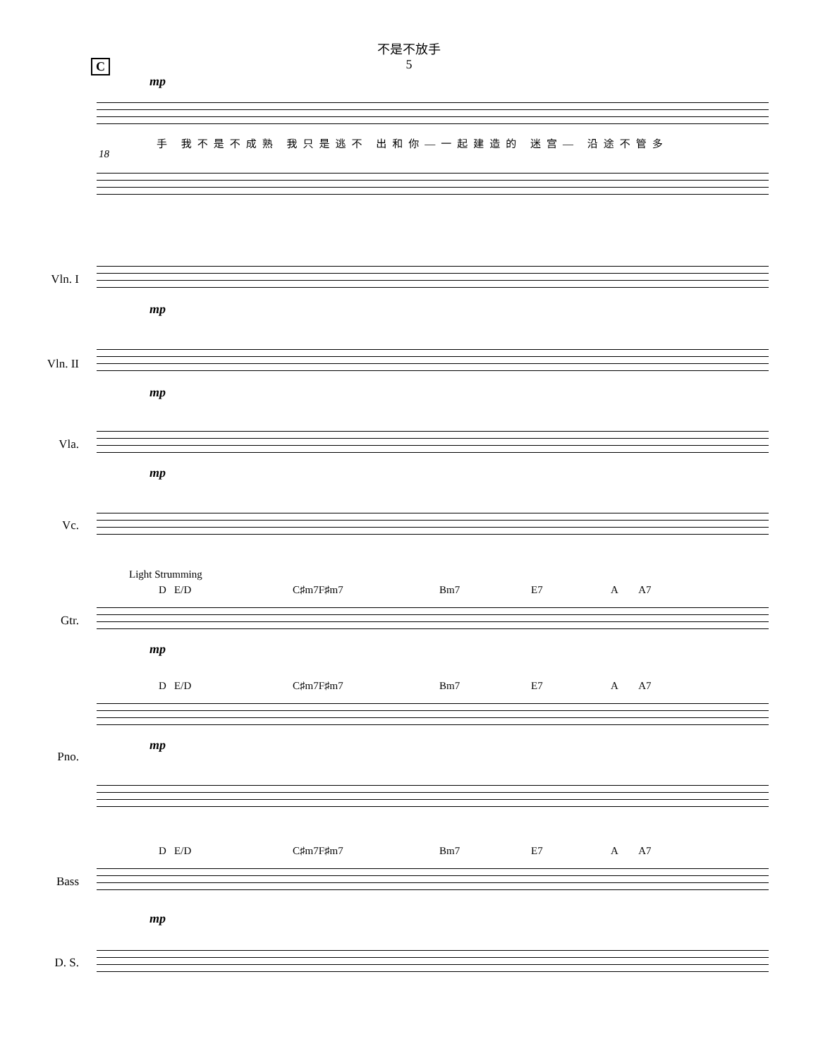不是不放手
5
C
mp
手 我不是不成熟 我只是逃不 出和你—一起建造的 迷宫— 沿途不管多
18
Vln. I
mp
Vln. II
mp
Vla.
mp
Vc.
Light Strumming
D E/D C♯m7F♯m7 Bm7 E7 A A7
Gtr.
mp
D E/D C♯m7F♯m7 Bm7 E7 A A7
Pno.
mp
D E/D C♯m7F♯m7 Bm7 E7 A A7
Bass
mp
D. S.